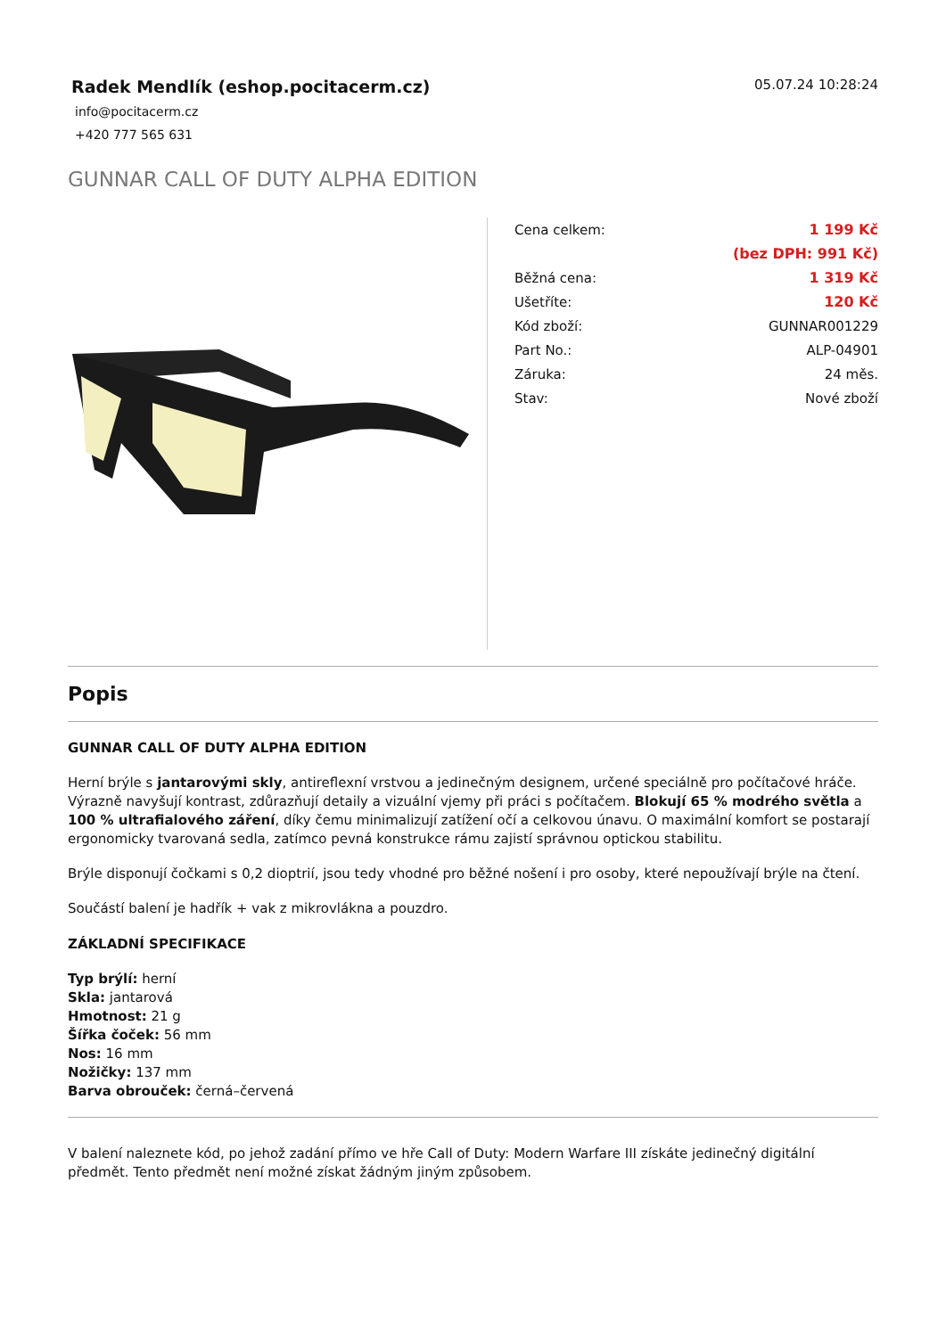Radek Mendlík (eshop.pocitacerm.cz)
info@pocitacerm.cz
+420 777 565 631
05.07.24 10:28:24
GUNNAR CALL OF DUTY ALPHA EDITION
| Cena celkem: | 1 199 Kč |
| | (bez DPH: 991 Kč) |
| Běžná cena: | 1 319 Kč |
| Ušetříte: | 120 Kč |
| Kód zboží: | GUNNAR001229 |
| Part No.: | ALP-04901 |
| Záruka: | 24 měs. |
| Stav: | Nové zboží |
Popis
GUNNAR CALL OF DUTY ALPHA EDITION
Herní brýle s jantarovými skly, antireflexní vrstvou a jedinečným designem, určené speciálně pro počítačové hráče. Výrazně navyšují kontrast, zdůrazňují detaily a vizuální vjemy při práci s počítačem. Blokují 65 % modrého světla a 100 % ultrafialového záření, díky čemu minimalizují zatížení očí a celkovou únavu. O maximální komfort se postarají ergonomicky tvarovaná sedla, zatímco pevná konstrukce rámu zajistí správnou optickou stabilitu.
Brýle disponují čočkami s 0,2 dioptrií, jsou tedy vhodné pro běžné nošení i pro osoby, které nepoužívají brýle na čtení.
Součástí balení je hadřík + vak z mikrovlákna a pouzdro.
ZÁKLADNÍ SPECIFIKACE
Typ brýlí: herní
Skla: jantarová
Hmotnost: 21 g
Šířka čoček: 56 mm
Nos: 16 mm
Nožičky: 137 mm
Barva obrouček: černá–červená
V balení naleznete kód, po jehož zadání přímo ve hře Call of Duty: Modern Warfare III získáte jedinečný digitální předmět. Tento předmět není možné získat žádným jiným způsobem.